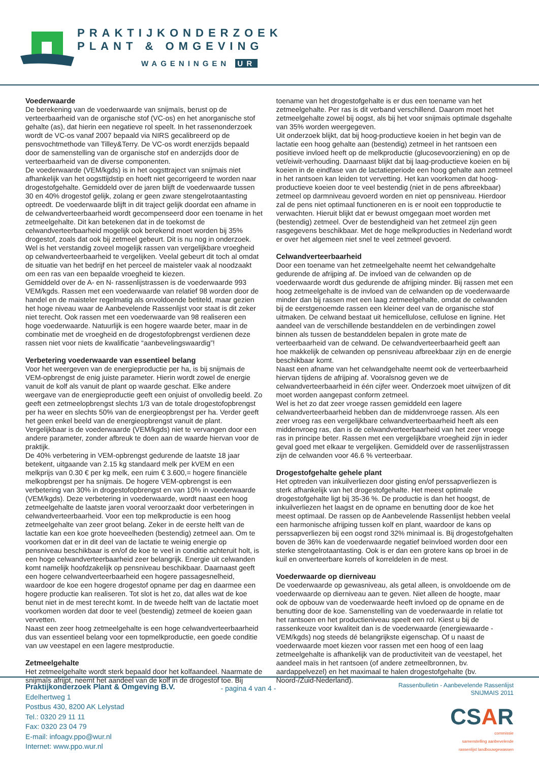PRAKTIJKONDERZOEK
PLANT & OMGEVING
WAGENINGEN UR
Voederwaarde
De berekening van de voederwaarde van snijmaïs, berust op de verteerbaarheid van de organische stof (VC-os) en het anorganische stof gehalte (as), dat hierin een negatieve rol speelt. In het rassenonderzoek wordt de VC-os vanaf 2007 bepaald via NIRS gecalibreerd op de pensvochtmethode van Tilley&Terry. De VC-os wordt enerzijds bepaald door de samenstelling van de organische stof en anderzijds door de verteerbaarheid van de diverse componenten.
De voederwaarde (VEM/kgds) is in het oogsttraject van snijmais niet afhankelijk van het oogsttijdstip en hoeft niet gecorrigeerd te worden naar drogestofgehalte. Gemiddeld over de jaren blijft de voederwaarde tussen 30 en 40% drogestof gelijk, zolang er geen zware stengelrotaantasting optreedt. De voederwaarde blijft in dit traject gelijk doordat een afname in de celwandverteerbaarheid wordt gecompenseerd door een toename in het zetmeelgehalte. Dit kan betekenen dat in de toekomst de celwandverteerbaarheid mogelijk ook berekend moet worden bij 35% drogestof, zoals dat ook bij zetmeel gebeurt. Dit is nu nog in onderzoek. Wel is het verstandig zoveel mogelijk rassen van vergelijkbare vroegheid op celwandverteerbaarheid te vergelijken. Veelal gebeurt dit toch al omdat de situatie van het bedrijf en het perceel de maisteler vaak al noodzaakt om een ras van een bepaalde vroegheid te kiezen.
Gemiddeld over de A- en N- rassenlijstrassen is de voederwaarde 993 VEM/kgds. Rassen met een voederwaarde van relatief 98 worden door de handel en de maisteler regelmatig als onvoldoende betiteld, maar gezien het hoge niveau waar de Aanbevelende Rassenlijst voor staat is dit zeker niet terecht. Ook rassen met een voederwaarde van 98 realiseren een hoge voederwaarde. Natuurlijk is een hogere waarde beter, maar in de combinatie met de vroegheid en de drogestofopbrengst verdienen deze rassen niet voor niets de kwalificatie “aanbevelingswaardig”!
Verbetering voederwaarde van essentieel belang
Voor het weergeven van de energieproductie per ha, is bij snijmais de VEM-opbrengst de enig juiste parameter. Hierin wordt zowel de energie vanuit de kolf als vanuit de plant op waarde geschat. Elke andere weergave van de energieproductie geeft een onjuist of onvolledig beeld. Zo geeft een zetmeelopbrengst slechts 1/3 van de totale drogestofopbrengst per ha weer en slechts 50% van de energieopbrengst per ha. Verder geeft het geen enkel beeld van de energieopbrengst vanuit de plant. Vergelijkbaar is de voederwaarde (VEM/kgds) niet te vervangen door een andere parameter, zonder afbreuk te doen aan de waarde hiervan voor de praktijk.
De 40% verbetering in VEM-opbrengst gedurende de laatste 18 jaar betekent, uitgaande van 2.15 kg standaard melk per kVEM en een melkprijs van 0.30 € per kg melk, een ruim € 3.600,= hogere financiële melkopbrengst per ha snijmais. De hogere VEM-opbrengst is een verbetering van 30% in drogestofopbrengst en van 10% in voederwaarde (VEM/kgds). Deze verbetering in voederwaarde, wordt naast een hoog zetmeelgehalte de laatste jaren vooral veroorzaakt door verbeteringen in celwandverteerbaarheid. Voor een top melkproductie is een hoog zetmeelgehalte van zeer groot belang. Zeker in de eerste helft van de lactatie kan een koe grote hoeveelheden (bestendig) zetmeel aan. Om te voorkomen dat er in dit deel van de lactatie te weinig energie op pensniveau beschikbaar is en/of de koe te veel in conditie achteruit holt, is een hoge celwandverteerbaarheid zeer belangrijk. Energie uit celwanden komt namelijk hoofdzakelijk op pensniveau beschikbaar. Daarnaast geeft een hogere celwandverteerbaarheid een hogere passagesnelheid, waardoor de koe een hogere drogestof opname per dag en daarmee een hogere productie kan realiseren. Tot slot is het zo, dat alles wat de koe benut niet in de mest terecht komt. In de tweede helft van de lactatie moet voorkomen worden dat door te veel (bestendig) zetmeel de koeien gaan vervetten.
Naast een zeer hoog zetmeelgehalte is een hoge celwandverteerbaarheid dus van essentieel belang voor een topmelkproductie, een goede conditie van uw veestapel en een lagere mestproductie.
Zetmeelgehalte
Het zetmeelgehalte wordt sterk bepaald door het kolfaandeel. Naarmate de snijmaïs afrijpt, neemt het aandeel van de kolf in de drogestof toe. Bij
toename van het drogestofgehalte is er dus een toename van het zetmeelgehalte. Per ras is dit verband verschillend. Daarom moet het zetmeelgehalte zowel bij oogst, als bij het voor snijmais optimale dsgehalte van 35% worden weergegeven.
Uit onderzoek blijkt, dat bij hoog-productieve koeien in het begin van de lactatie een hoog gehalte aan (bestendig) zetmeel in het rantsoen een positieve invloed heeft op de melkproductie (glucosevoorziening) en op de vet/eiwit-verhouding. Daarnaast blijkt dat bij laag-productieve koeien en bij koeien in de eindfase van de lactatieperiode een hoog gehalte aan zetmeel in het rantsoen kan leiden tot vervetting. Het kan voorkomen dat hoog-productieve koeien door te veel bestendig (niet in de pens afbreekbaar) zetmeel op darmniveau gevoerd worden en niet op pensniveau. Hierdoor zal de pens niet optimaal functioneren en is er nooit een topproductie te verwachten. Hieruit blijkt dat er bewust omgegaan moet worden met (bestendig) zetmeel. Over de bestendigheid van het zetmeel zijn geen rasgegevens beschikbaar. Met de hoge melkproducties in Nederland wordt er over het algemeen niet snel te veel zetmeel gevoerd.
Celwandverteerbaarheid
Door een toename van het zetmeelgehalte neemt het celwandgehalte gedurende de afrijping af. De invloed van de celwanden op de voederwaarde wordt dus gedurende de afrijping minder. Bij rassen met een hoog zetmeelgehalte is de invloed van de celwanden op de voederwaarde minder dan bij rassen met een laag zetmeelgehalte, omdat de celwanden bij de eerstgenoemde rassen een kleiner deel van de organische stof uitmaken. De celwand bestaat uit hemicellulose, cellulose en lignine. Het aandeel van de verschillende bestanddelen en de verbindingen zowel binnen als tussen de bestanddelen bepalen in grote mate de verteerbaarheid van de celwand. De celwandverteerbaarheid geeft aan hoe makkelijk de celwanden op pensniveau afbreekbaar zijn en de energie beschikbaar komt.
Naast een afname van het celwandgehalte neemt ook de verteerbaarheid hiervan tijdens de afrijping af. Vooralsnog geven we de celwandverteerbaarheid in één cijfer weer. Onderzoek moet uitwijzen of dit moet worden aangepast conform zetmeel.
Wel is het zo dat zeer vroege rassen gemiddeld een lagere celwandverteerbaarheid hebben dan de middenvroege rassen. Als een zeer vroeg ras een vergelijkbare celwandverteerbaarheid heeft als een middenvroeg ras, dan is de celwandverteerbaarheid van het zeer vroege ras in principe beter. Rassen met een vergelijkbare vroegheid zijn in ieder geval goed met elkaar te vergelijken. Gemiddeld over de rassenlijstrassen zijn de celwanden voor 46.6 % verteerbaar.
Drogestofgehalte gehele plant
Het optreden van inkuilverliezen door gisting en/of perssapverliezen is sterk afhankelijk van het drogestofgehalte. Het meest optimale drogestofgehalte ligt bij 35-36 %. De productie is dan het hoogst, de inkuilverliezen het laagst en de opname en benutting door de koe het meest optimaal. De rassen op de Aanbevelende Rassenlijst hebben veelal een harmonische afrijping tussen kolf en plant, waardoor de kans op perssapverliezen bij een oogst rond 32% minimaal is. Bij drogestofgehalten boven de 36% kan de voederwaarde negatief beïnvloed worden door een sterke stengelrotaantasting. Ook is er dan een grotere kans op broei in de kuil en onverteerbare korrels of korreldelen in de mest.
Voederwaarde op dierniveau
De voederwaarde op gewasniveau, als getal alleen, is onvoldoende om de voederwaarde op dierniveau aan te geven. Niet alleen de hoogte, maar ook de opbouw van de voederwaarde heeft invloed op de opname en de benutting door de koe. Samenstelling van de voederwaarde in relatie tot het rantsoen en het productieniveau speelt een rol. Kiest u bij de rassenkeuze voor kwaliteit dan is de voederwaarde (energiewaarde - VEM/kgds) nog steeds dé belangrijkste eigenschap. Of u naast de voederwaarde moet kiezen voor rassen met een hoog of een laag zetmeelgehalte is afhankelijk van de productiviteit van de veestapel, het aandeel maïs in het rantsoen (of andere zetmeelbronnen, bv. aardappelvezel) en het maximaal te halen drogestofgehalte (bv. Noord-/Zuid-Nederland).
Praktijkonderzoek Plant & Omgeving B.V.
Edelhertweg 1
Postbus 430, 8200 AK Lelystad
Tel.: 0320 29 11 11
Fax: 0320 23 04 79
E-mail: infoagv.ppo@wur.nl
Internet: www.ppo.wur.nl
- pagina 4 van 4 -
Rassenbulletin - Aanbevelende Rassenlijst
SNIJMAIS 2011
CSAR
commissie
samenstelling aanbevelende
rassenlijst landbouwgewassen